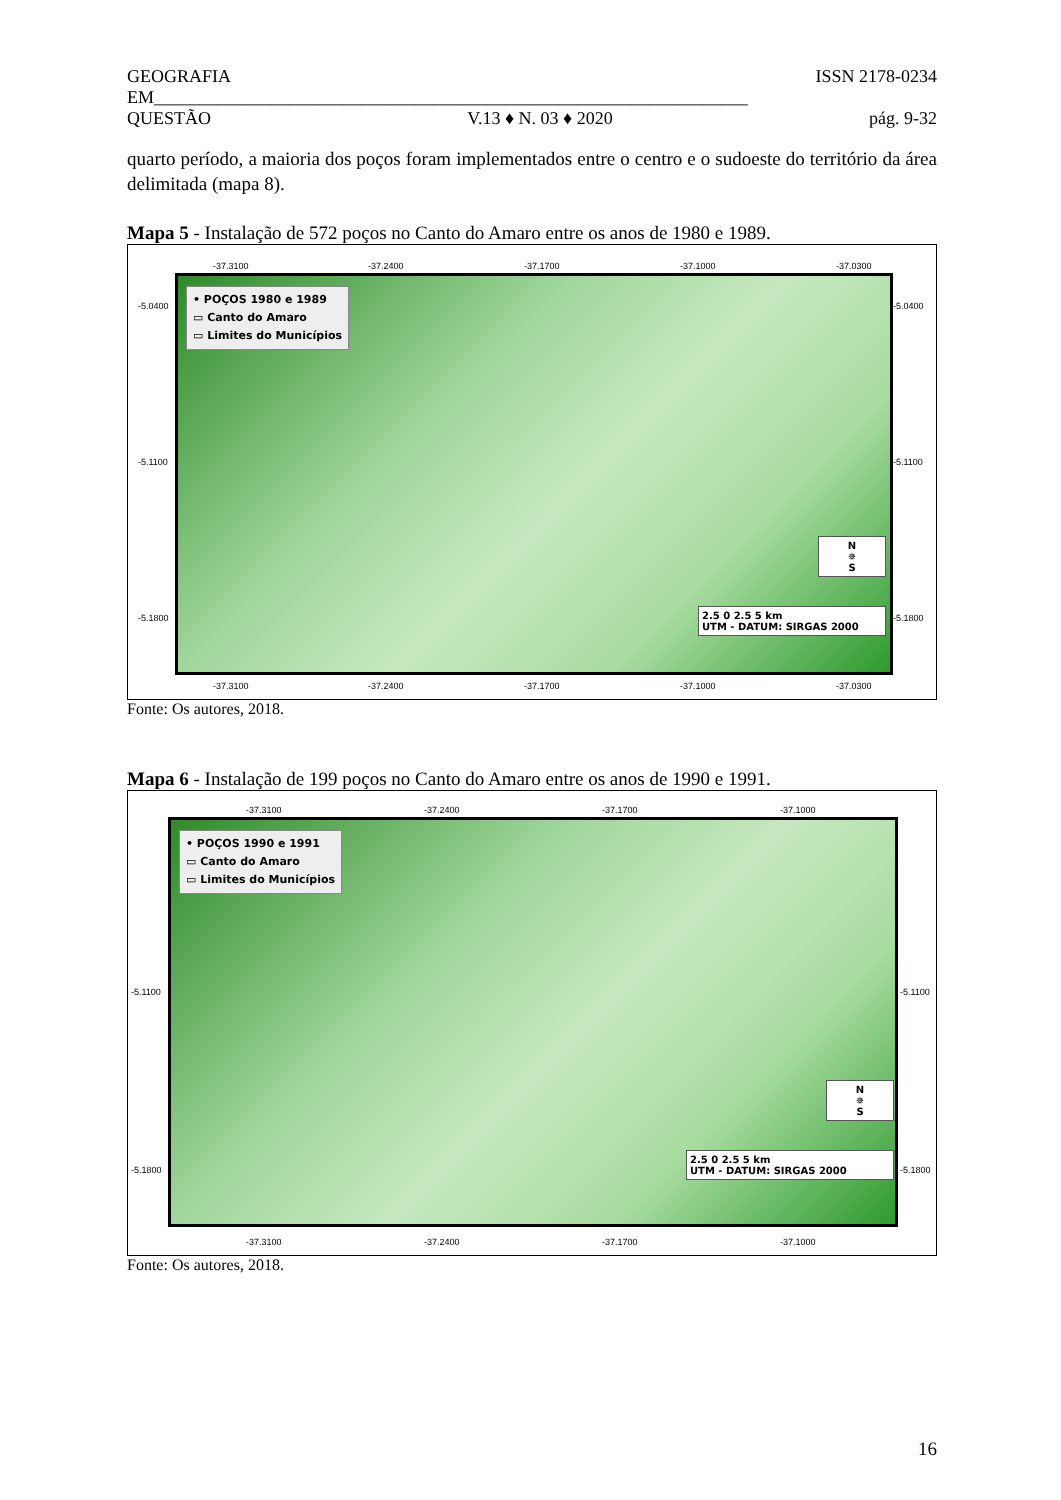GEOGRAFIA ISSN 2178-0234
EM__________________________________________________________________
QUESTÃO V.13 ♦ N. 03 ♦ 2020 pág. 9-32
quarto período, a maioria dos poços foram implementados entre o centro e o sudoeste do território da área delimitada (mapa 8).
Mapa 5 - Instalação de 572 poços no Canto do Amaro entre os anos de 1980 e 1989.
-37.3100 -37.2400 -37.1700 -37.1000 -37.0300
-5.0400
-5.1100
-5.1800
• POÇOS 1980 e 1989
▭ Canto do Amaro
▭ Limites do Municípios
N
✵
S
2.5 0 2.5 5 km
UTM - DATUM: SIRGAS 2000
-37.3100 -37.2400 -37.1700 -37.1000 -37.0300
-5.0400
-5.1100
-5.1800
Fonte: Os autores, 2018.
Mapa 6 - Instalação de 199 poços no Canto do Amaro entre os anos de 1990 e 1991.
-37.3100 -37.2400 -37.1700 -37.1000
-5.1100
-5.1800
• POÇOS 1990 e 1991
▭ Canto do Amaro
▭ Limites do Municípios
N
✵
S
2.5 0 2.5 5 km
UTM - DATUM: SIRGAS 2000
-37.3100 -37.2400 -37.1700 -37.1000
-5.1100
-5.1800
Fonte: Os autores, 2018.
16